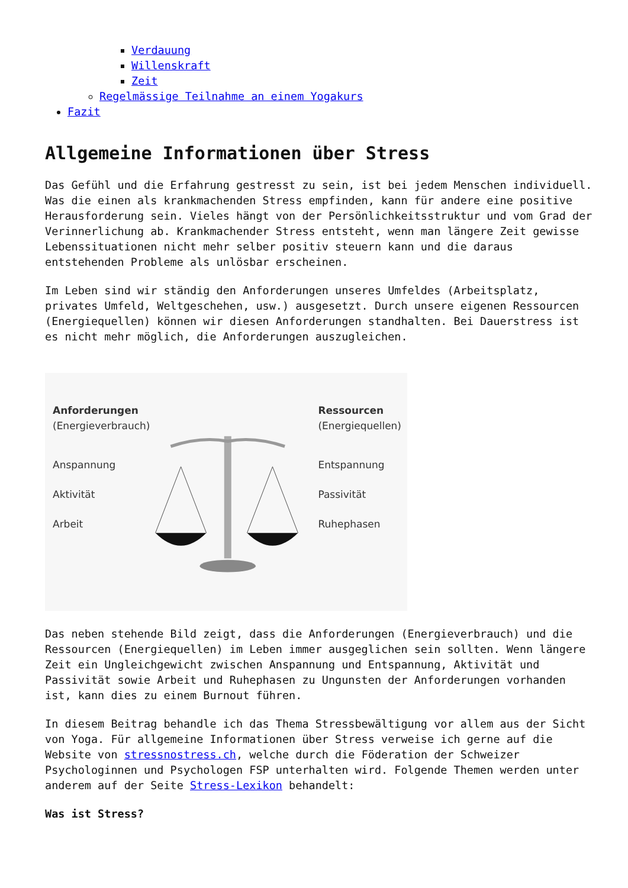Verdauung
Willenskraft
Zeit
Regelmässige Teilnahme an einem Yogakurs
Fazit
Allgemeine Informationen über Stress
Das Gefühl und die Erfahrung gestresst zu sein, ist bei jedem Menschen individuell. Was die einen als krankmachenden Stress empfinden, kann für andere eine positive Herausforderung sein. Vieles hängt von der Persönlichkeitsstruktur und vom Grad der Verinnerlichung ab. Krankmachender Stress entsteht, wenn man längere Zeit gewisse Lebenssituationen nicht mehr selber positiv steuern kann und die daraus entstehenden Probleme als unlösbar erscheinen.
Im Leben sind wir ständig den Anforderungen unseres Umfeldes (Arbeitsplatz, privates Umfeld, Weltgeschehen, usw.) ausgesetzt. Durch unsere eigenen Ressourcen (Energiequellen) können wir diesen Anforderungen standhalten. Bei Dauerstress ist es nicht mehr möglich, die Anforderungen auszugleichen.
Anforderungen
(Energieverbrauch)
Anspannung
Aktivität
Arbeit
Ressourcen
(Energiequellen)
Entspannung
Passivität
Ruhephasen
Das neben stehende Bild zeigt, dass die Anforderungen (Energieverbrauch) und die Ressourcen (Energiequellen) im Leben immer ausgeglichen sein sollten. Wenn längere Zeit ein Ungleichgewicht zwischen Anspannung und Entspannung, Aktivität und Passivität sowie Arbeit und Ruhephasen zu Ungunsten der Anforderungen vorhanden ist, kann dies zu einem Burnout führen.
In diesem Beitrag behandle ich das Thema Stressbewältigung vor allem aus der Sicht von Yoga. Für allgemeine Informationen über Stress verweise ich gerne auf die Website von stressnostress.ch, welche durch die Föderation der Schweizer Psychologinnen und Psychologen FSP unterhalten wird. Folgende Themen werden unter anderem auf der Seite Stress-Lexikon behandelt:
Was ist Stress?